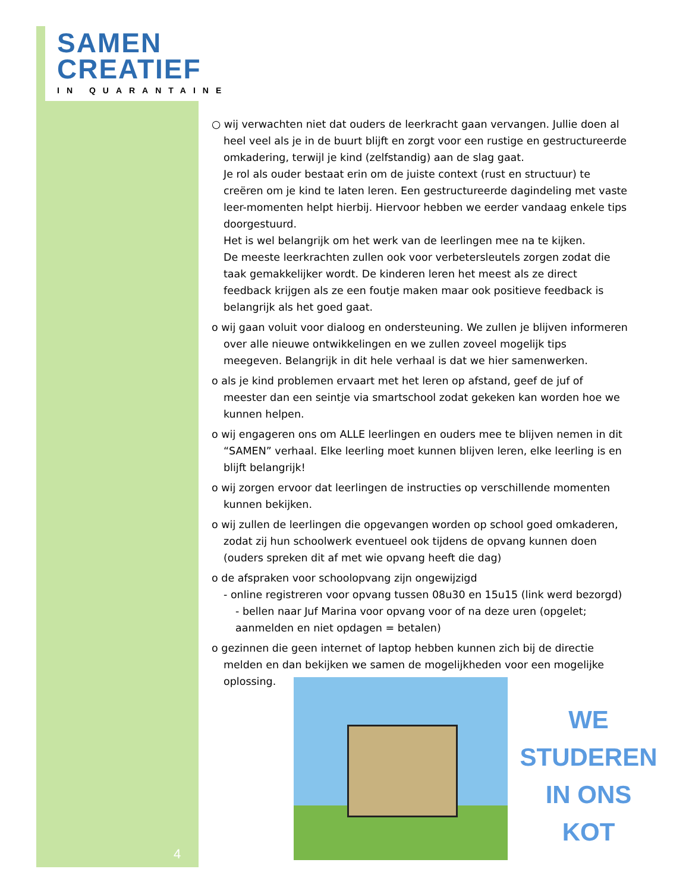SAMEN
CREATIEF
IN QUARANTAINE
○ wij verwachten niet dat ouders de leerkracht gaan vervangen. Jullie doen al heel veel als je in de buurt blijft en zorgt voor een rustige en gestructureerde omkadering, terwijl je kind (zelfstandig) aan de slag gaat.
Je rol als ouder bestaat erin om de juiste context (rust en structuur) te creëren om je kind te laten leren. Een gestructureerde dagindeling met vaste leer-momenten helpt hierbij. Hiervoor hebben we eerder vandaag enkele tips doorgestuurd.
Het is wel belangrijk om het werk van de leerlingen mee na te kijken.
De meeste leerkrachten zullen ook voor verbetersleutels zorgen zodat die taak gemakkelijker wordt. De kinderen leren het meest als ze direct feedback krijgen als ze een foutje maken maar ook positieve feedback is belangrijk als het goed gaat.
o wij gaan voluit voor dialoog en ondersteuning. We zullen je blijven informeren over alle nieuwe ontwikkelingen en we zullen zoveel mogelijk tips meegeven. Belangrijk in dit hele verhaal is dat we hier samenwerken.
o als je kind problemen ervaart met het leren op afstand, geef de juf of meester dan een seintje via smartschool zodat gekeken kan worden hoe we kunnen helpen.
o wij engageren ons om ALLE leerlingen en ouders mee te blijven nemen in dit “SAMEN” verhaal. Elke leerling moet kunnen blijven leren, elke leerling is en blijft belangrijk!
o wij zorgen ervoor dat leerlingen de instructies op verschillende momenten kunnen bekijken.
o wij zullen de leerlingen die opgevangen worden op school goed omkaderen, zodat zij hun schoolwerk eventueel ook tijdens de opvang kunnen doen (ouders spreken dit af met wie opvang heeft die dag)
o de afspraken voor schoolopvang zijn ongewijzigd
- online registreren voor opvang tussen 08u30 en 15u15 (link werd bezorgd)
- bellen naar Juf Marina voor opvang voor of na deze uren (opgelet; aanmelden en niet opdagen = betalen)
o gezinnen die geen internet of laptop hebben kunnen zich bij de directie melden en dan bekijken we samen de mogelijkheden voor een mogelijke oplossing.
WE
STUDEREN
IN ONS KOT
4